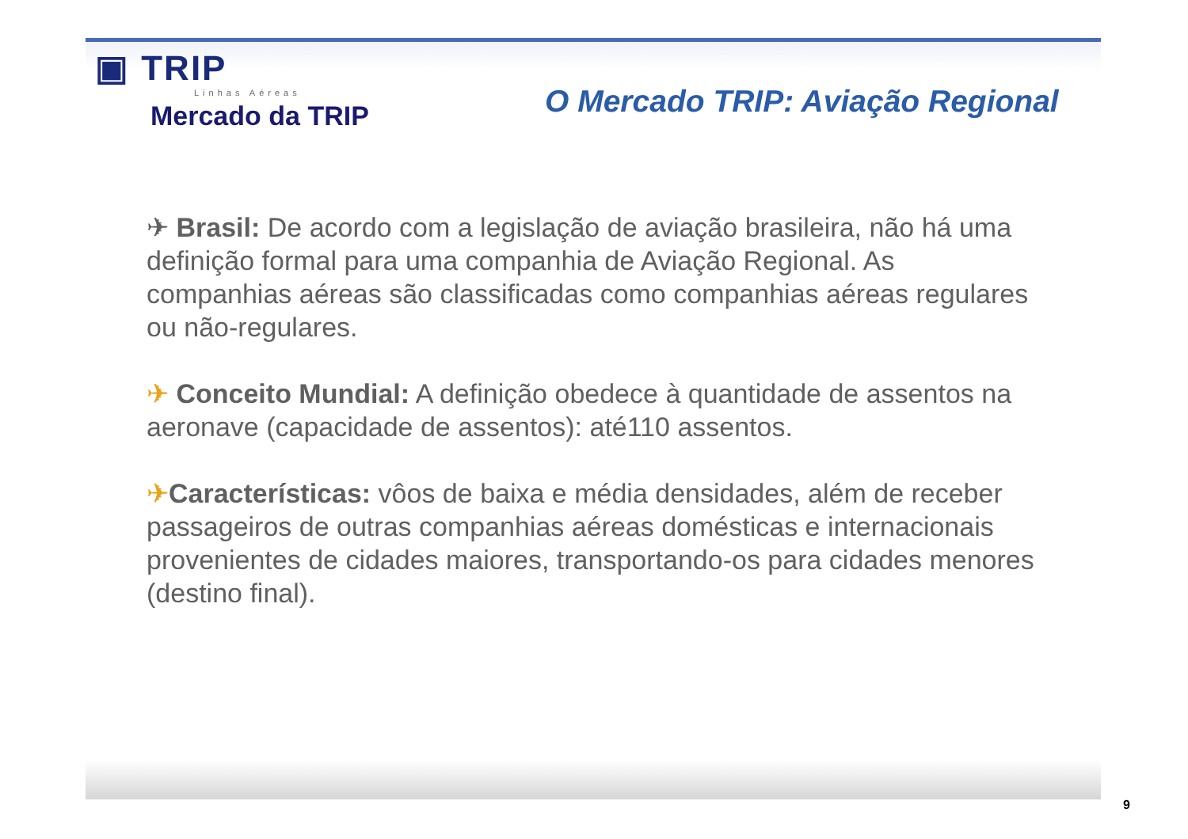▣ TRIP
Linhas Aéreas
O Mercado TRIP: Aviação Regional
Mercado da TRIP
✈ Brasil: De acordo com a legislação de aviação brasileira, não há uma definição formal para uma companhia de Aviação Regional. As companhias aéreas são classificadas como companhias aéreas regulares ou não-regulares.
✈ Conceito Mundial: A definição obedece à quantidade de assentos na aeronave (capacidade de assentos): até110 assentos.
✈Características: vôos de baixa e média densidades, além de receber passageiros de outras companhias aéreas domésticas e internacionais provenientes de cidades maiores, transportando-os para cidades menores (destino final).
9